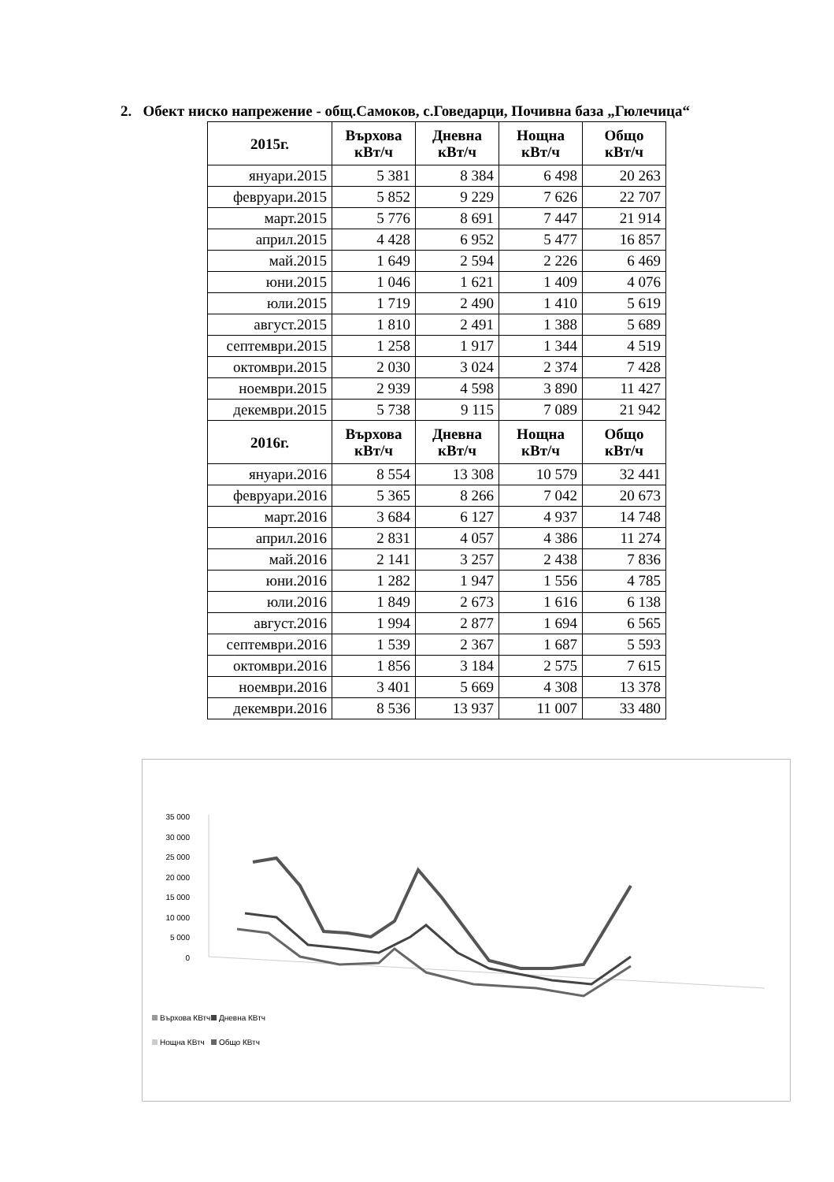2. Обект ниско напрежение - общ.Самоков, с.Говедарци, Почивна база „Гюлечица“
| 2015г. | Върхова кВт/ч | Дневна кВт/ч | Нощна кВт/ч | Общо кВт/ч |
| --- | --- | --- | --- | --- |
| януари.2015 | 5 381 | 8 384 | 6 498 | 20 263 |
| февруари.2015 | 5 852 | 9 229 | 7 626 | 22 707 |
| март.2015 | 5 776 | 8 691 | 7 447 | 21 914 |
| април.2015 | 4 428 | 6 952 | 5 477 | 16 857 |
| май.2015 | 1 649 | 2 594 | 2 226 | 6 469 |
| юни.2015 | 1 046 | 1 621 | 1 409 | 4 076 |
| юли.2015 | 1 719 | 2 490 | 1 410 | 5 619 |
| август.2015 | 1 810 | 2 491 | 1 388 | 5 689 |
| септември.2015 | 1 258 | 1 917 | 1 344 | 4 519 |
| октомври.2015 | 2 030 | 3 024 | 2 374 | 7 428 |
| ноември.2015 | 2 939 | 4 598 | 3 890 | 11 427 |
| декември.2015 | 5 738 | 9 115 | 7 089 | 21 942 |
| 2016г. | Върхова кВт/ч | Дневна кВт/ч | Нощна кВт/ч | Общо кВт/ч |
| януари.2016 | 8 554 | 13 308 | 10 579 | 32 441 |
| февруари.2016 | 5 365 | 8 266 | 7 042 | 20 673 |
| март.2016 | 3 684 | 6 127 | 4 937 | 14 748 |
| април.2016 | 2 831 | 4 057 | 4 386 | 11 274 |
| май.2016 | 2 141 | 3 257 | 2 438 | 7 836 |
| юни.2016 | 1 282 | 1 947 | 1 556 | 4 785 |
| юли.2016 | 1 849 | 2 673 | 1 616 | 6 138 |
| август.2016 | 1 994 | 2 877 | 1 694 | 6 565 |
| септември.2016 | 1 539 | 2 367 | 1 687 | 5 593 |
| октомври.2016 | 1 856 | 3 184 | 2 575 | 7 615 |
| ноември.2016 | 3 401 | 5 669 | 4 308 | 13 378 |
| декември.2016 | 8 536 | 13 937 | 11 007 | 33 480 |
35 000
30 000
25 000
20 000
15 000
10 000
5 000
0
Върхова КВтч
Дневна КВтч
Нощна КВтч
Общо КВтч